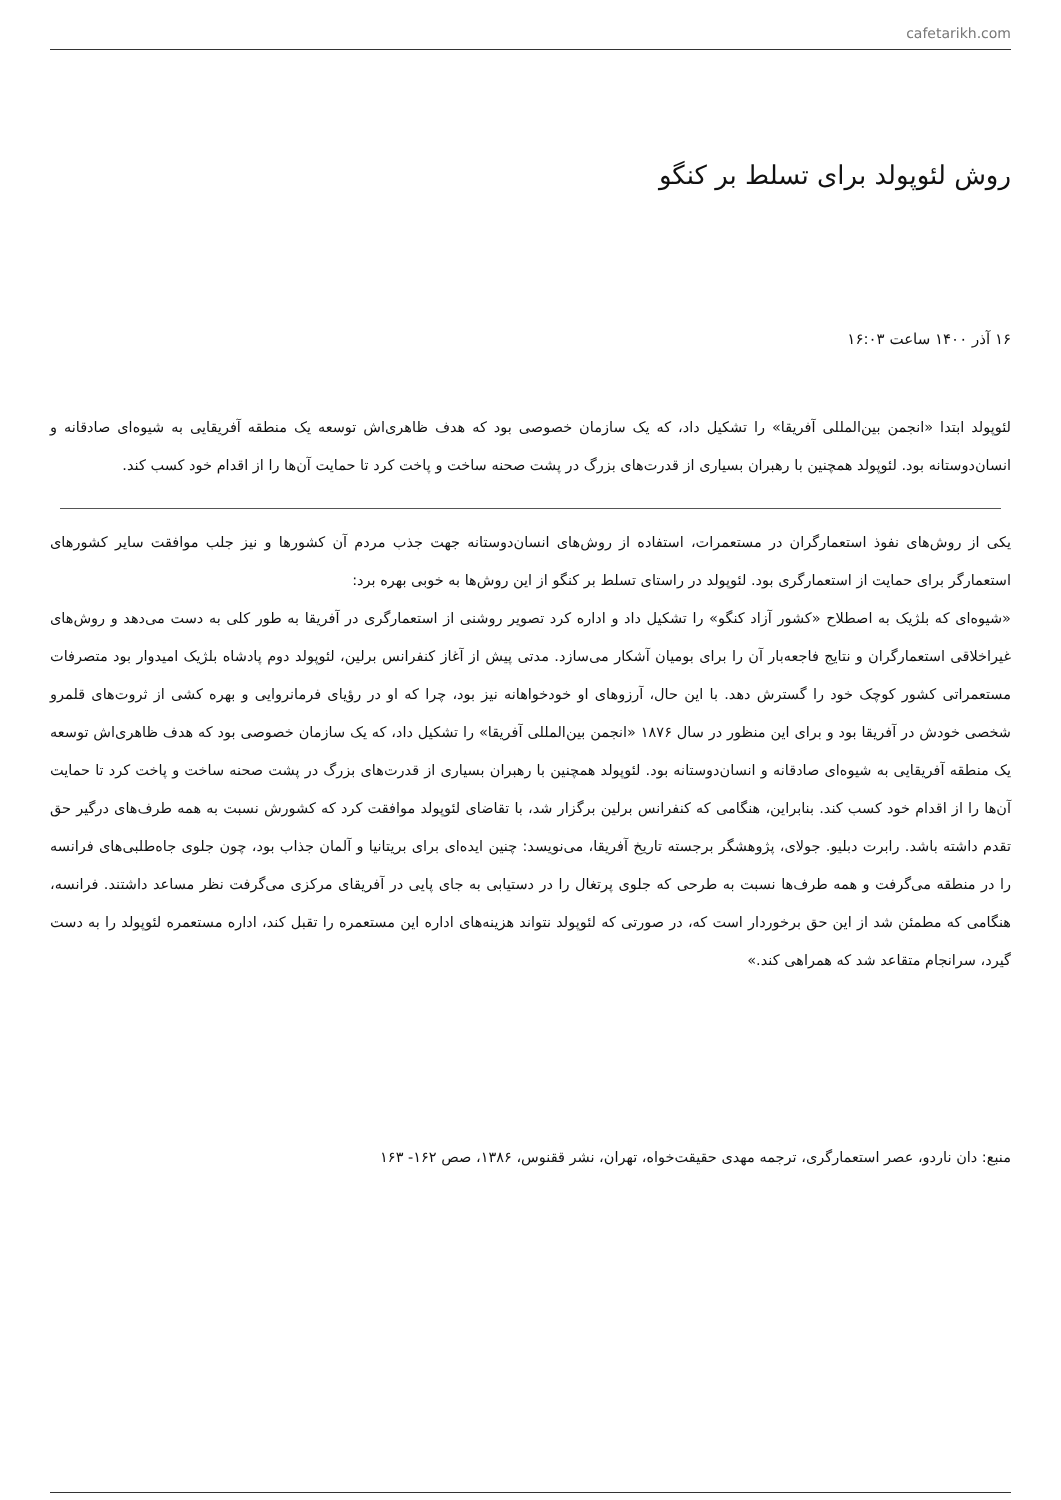cafetarikh.com
روش لئوپولد برای تسلط بر کنگو
۱۶ آذر ۱۴۰۰ ساعت ۱۶:۰۳
لئوپولد ابتدا «انجمن بین‌المللی آفریقا» را تشکیل داد، که یک سازمان خصوصی بود که هدف ظاهری‌اش توسعه یک منطقه آفریقایی به شیوه‌ای صادقانه و انسان‌دوستانه بود. لئوپولد همچنین با رهبران بسیاری از قدرت‌های بزرگ در پشت صحنه ساخت و پاخت کرد تا حمایت آن‌ها را از اقدام خود کسب کند.
یکی از روش‌های نفوذ استعمارگران در مستعمرات، استفاده از روش‌های انسان‌دوستانه جهت جذب مردم آن کشورها و نیز جلب موافقت سایر کشورهای استعمارگر برای حمایت از استعمارگری بود. لئوپولد در راستای تسلط بر کنگو از این روش‌ها به خوبی بهره برد:
«شیوه‌ای که بلژیک به اصطلاح «کشور آزاد کنگو» را تشکیل داد و اداره کرد تصویر روشنی از استعمارگری در آفریقا به طور کلی به دست می‌دهد و روش‌های غیراخلاقی استعمارگران و نتایج فاجعه‌بار آن را برای بومیان آشکار می‌سازد. مدتی پیش از آغاز کنفرانس برلین، لئوپولد دوم پادشاه بلژیک امیدوار بود متصرفات مستعمراتی کشور کوچک خود را گسترش دهد. با این حال، آرزوهای او خودخواهانه نیز بود، چرا که او در رؤیای فرمانروایی و بهره کشی از ثروت‌های قلمرو شخصی خودش در آفریقا بود و برای این منظور در سال ۱۸۷۶ «انجمن بین‌المللی آفریقا» را تشکیل داد، که یک سازمان خصوصی بود که هدف ظاهری‌اش توسعه یک منطقه آفریقایی به شیوه‌ای صادقانه و انسان‌دوستانه بود. لئوپولد همچنین با رهبران بسیاری از قدرت‌های بزرگ در پشت صحنه ساخت و پاخت کرد تا حمایت آن‌ها را از اقدام خود کسب کند. بنابراین، هنگامی که کنفرانس برلین برگزار شد، با تقاضای لئوپولد موافقت کرد که کشورش نسبت به همه طرف‌های درگیر حق تقدم داشته باشد. رابرت دبلیو. جولای، پژوهشگر برجسته تاریخ آفریقا، می‌نویسد: چنین ایده‌ای برای بریتانیا و آلمان جذاب بود، چون جلوی جاه‌طلبی‌های فرانسه را در منطقه می‌گرفت و همه طرف‌ها نسبت به طرحی که جلوی پرتغال را در دستیابی به جای پایی در آفریقای مرکزی می‌گرفت نظر مساعد داشتند. فرانسه، هنگامی که مطمئن شد از این حق برخوردار است که، در صورتی که لئوپولد نتواند هزینه‌های اداره این مستعمره را تقبل کند، اداره مستعمره لئوپولد را به دست گیرد، سرانجام متقاعد شد که همراهی کند.»
منبع: دان ناردو، عصر استعمارگری، ترجمه مهدی حقیقت‌خواه، تهران، نشر ققنوس، ۱۳۸۶، صص ۱۶۲- ۱۶۳